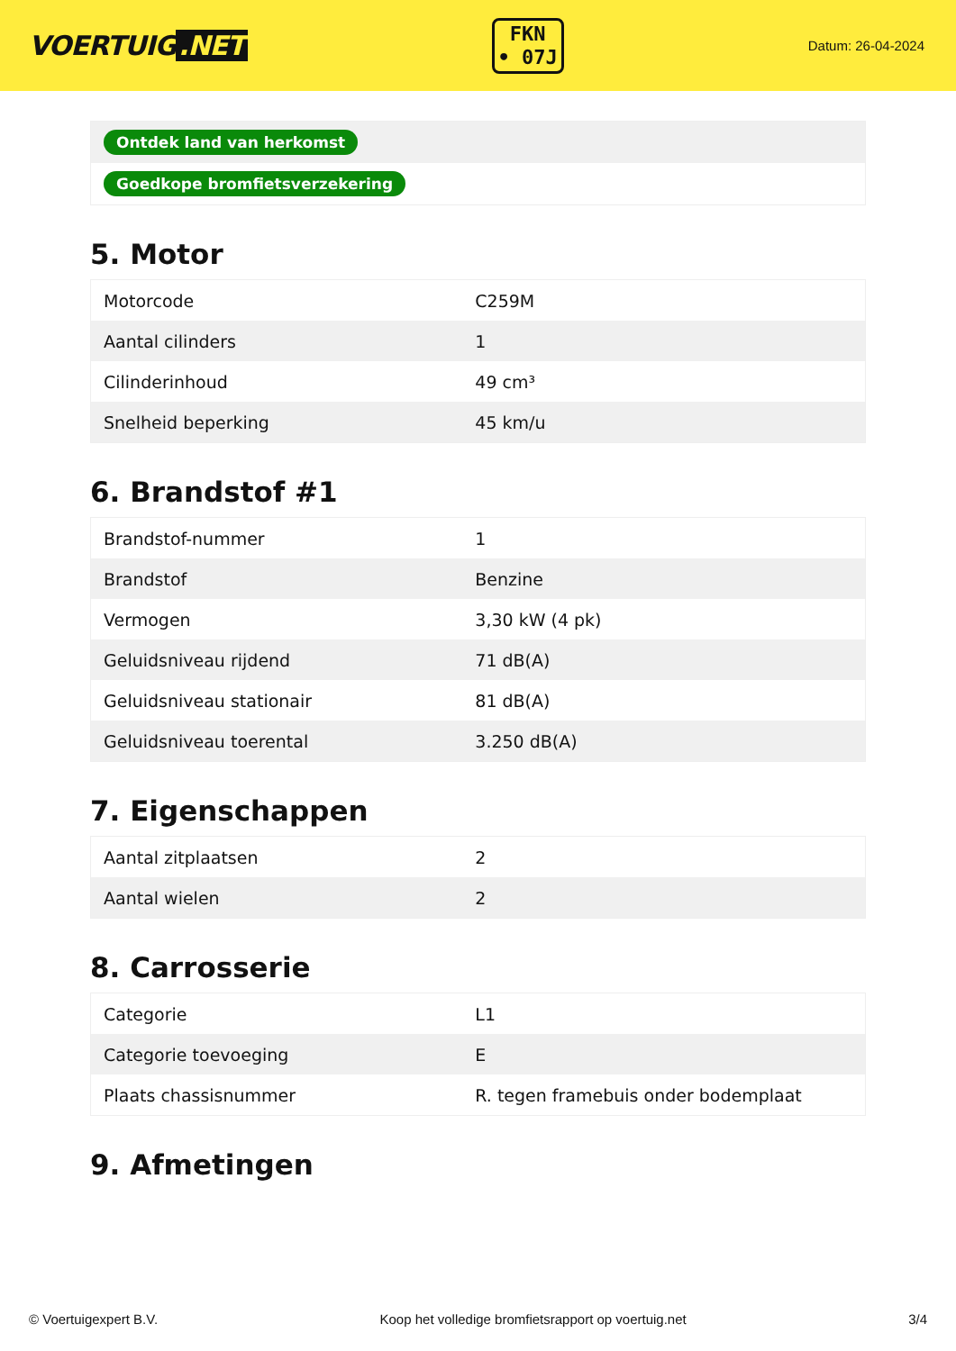VOERTUIG.NET
FKN
• 07J
Datum: 26-04-2024
Ontdek land van herkomst
Goedkope bromfietsverzekering
5. Motor
| Motorcode | C259M |
| Aantal cilinders | 1 |
| Cilinderinhoud | 49 cm³ |
| Snelheid beperking | 45 km/u |
6. Brandstof #1
| Brandstof-nummer | 1 |
| Brandstof | Benzine |
| Vermogen | 3,30 kW (4 pk) |
| Geluidsniveau rijdend | 71 dB(A) |
| Geluidsniveau stationair | 81 dB(A) |
| Geluidsniveau toerental | 3.250 dB(A) |
7. Eigenschappen
| Aantal zitplaatsen | 2 |
| Aantal wielen | 2 |
8. Carrosserie
| Categorie | L1 |
| Categorie toevoeging | E |
| Plaats chassisnummer | R. tegen framebuis onder bodemplaat |
9. Afmetingen
© Voertuigexpert B.V. Koop het volledige bromfietsrapport op voertuig.net 3/4